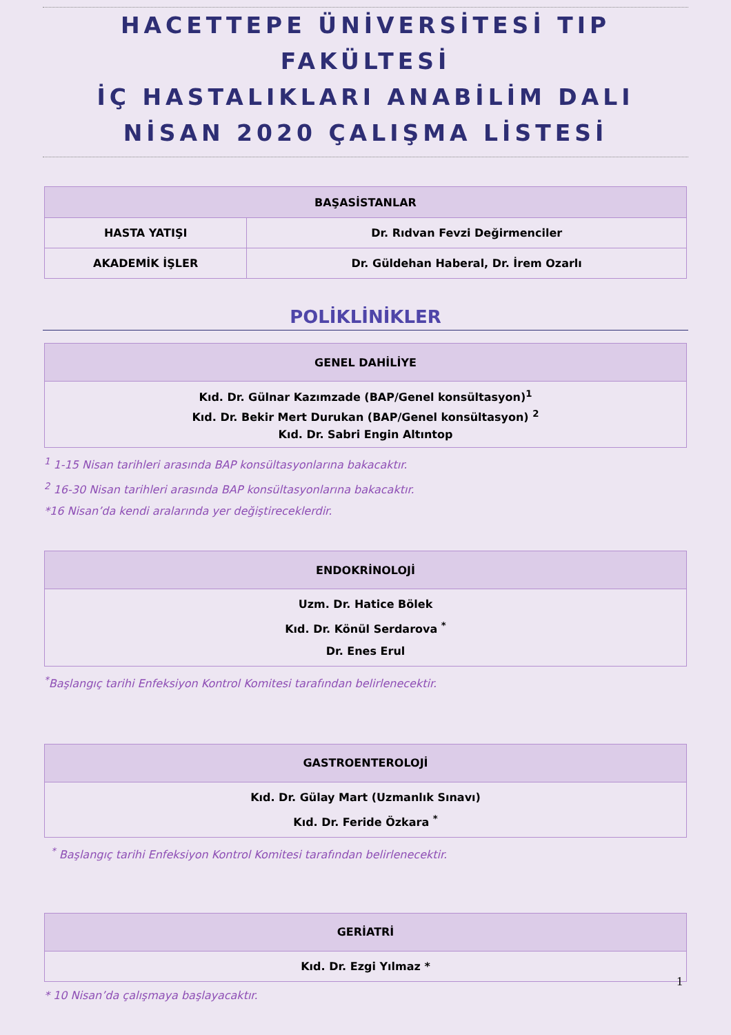HACETTEPE ÜNİVERSİTESİ TIP FAKÜLTESİ
İÇ HASTALIKLARI ANABİLİM DALI
NİSAN 2020 ÇALIŞMA LİSTESİ
| BAŞASİSTANLAR | |
| --- | --- |
| HASTA YATIŞI | Dr. Rıdvan Fevzi Değirmenciler |
| AKADEMİK İŞLER | Dr. Güldehan Haberal, Dr. İrem Ozarlı |
POLİKLİNİKLER
| GENEL DAHİLİYE |
| --- |
| Kıd. Dr. Gülnar Kazımzade (BAP/Genel konsültasyon)<sup>1</sup> Kıd. Dr. Bekir Mert Durukan (BAP/Genel konsültasyon) <sup>2</sup> Kıd. Dr. Sabri Engin Altıntop |
<sup>1</sup> 1-15 Nisan tarihleri arasında BAP konsültasyonlarına bakacaktır.
<sup>2</sup> 16-30 Nisan tarihleri arasında BAP konsültasyonlarına bakacaktır.
*16 Nisan’da kendi aralarında yer değiştireceklerdir.
| ENDOKRİNOLOJİ |
| --- |
| Uzm. Dr. Hatice Bölek Kıd. Dr. Könül Serdarova <sup>*</sup> Dr. Enes Erul |
<sup>*</sup> Başlangıç tarihi Enfeksiyon Kontrol Komitesi tarafından belirlenecektir.
| GASTROENTEROLOJİ |
| --- |
| Kıd. Dr. Gülay Mart (Uzmanlık Sınavı) Kıd. Dr. Feride Özkara <sup>*</sup> |
<sup>*</sup> Başlangıç tarihi Enfeksiyon Kontrol Komitesi tarafından belirlenecektir.
| GERİATRİ |
| --- |
| Kıd. Dr. Ezgi Yılmaz * |
* 10 Nisan’da çalışmaya başlayacaktır.
1